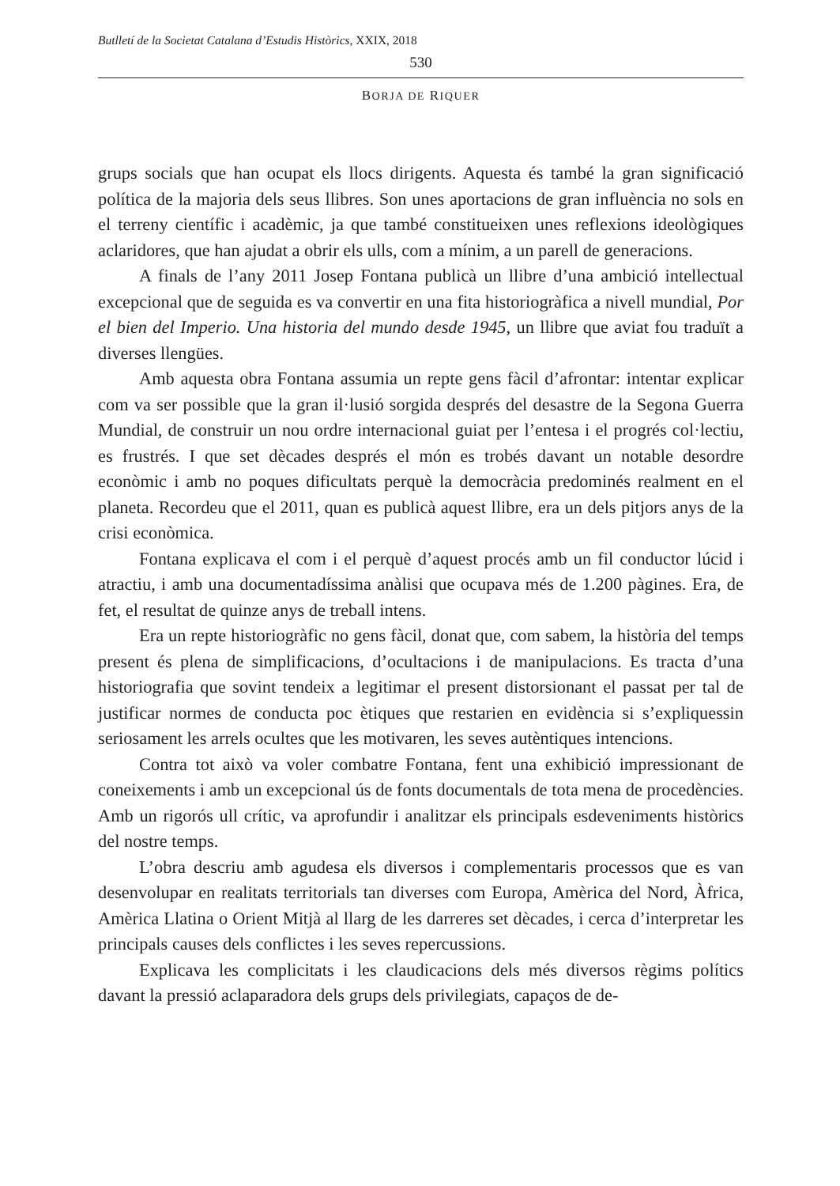Butlletí de la Societat Catalana d’Estudis Històrics, XXIX, 2018
530
BORJA DE RIQUER
grups socials que han ocupat els llocs dirigents. Aquesta és també la gran significació política de la majoria dels seus llibres. Son unes aportacions de gran influència no sols en el terreny científic i acadèmic, ja que també constitueixen unes reflexions ideològiques aclaridores, que han ajudat a obrir els ulls, com a mínim, a un parell de generacions.
A finals de l’any 2011 Josep Fontana publicà un llibre d’una ambició intellectual excepcional que de seguida es va convertir en una fita historiogràfica a nivell mundial, Por el bien del Imperio. Una historia del mundo desde 1945, un llibre que aviat fou traduït a diverses llengües.
Amb aquesta obra Fontana assumia un repte gens fàcil d’afrontar: intentar explicar com va ser possible que la gran il·lusió sorgida després del desastre de la Segona Guerra Mundial, de construir un nou ordre internacional guiat per l’entesa i el progrés col·lectiu, es frustrés. I que set dècades després el món es trobés davant un notable desordre econòmic i amb no poques dificultats perquè la democràcia predominés realment en el planeta. Recordeu que el 2011, quan es publicà aquest llibre, era un dels pitjors anys de la crisi econòmica.
Fontana explicava el com i el perquè d’aquest procés amb un fil conductor lúcid i atractiu, i amb una documentadíssima anàlisi que ocupava més de 1.200 pàgines. Era, de fet, el resultat de quinze anys de treball intens.
Era un repte historiogràfic no gens fàcil, donat que, com sabem, la història del temps present és plena de simplificacions, d’ocultacions i de manipulacions. Es tracta d’una historiografia que sovint tendeix a legitimar el present distorsionant el passat per tal de justificar normes de conducta poc ètiques que restarien en evidència si s’expliquessin seriosament les arrels ocultes que les motivaren, les seves autèntiques intencions.
Contra tot això va voler combatre Fontana, fent una exhibició impressionant de coneixements i amb un excepcional ús de fonts documentals de tota mena de procedències. Amb un rigorós ull crític, va aprofundir i analitzar els principals esdeveniments històrics del nostre temps.
L’obra descriu amb agudesa els diversos i complementaris processos que es van desenvolupar en realitats territorials tan diverses com Europa, Amèrica del Nord, Àfrica, Amèrica Llatina o Orient Mitjà al llarg de les darreres set dècades, i cerca d’interpretar les principals causes dels conflictes i les seves repercussions.
Explicava les complicitats i les claudicacions dels més diversos règims polítics davant la pressió aclaparadora dels grups dels privilegiats, capaços de de-